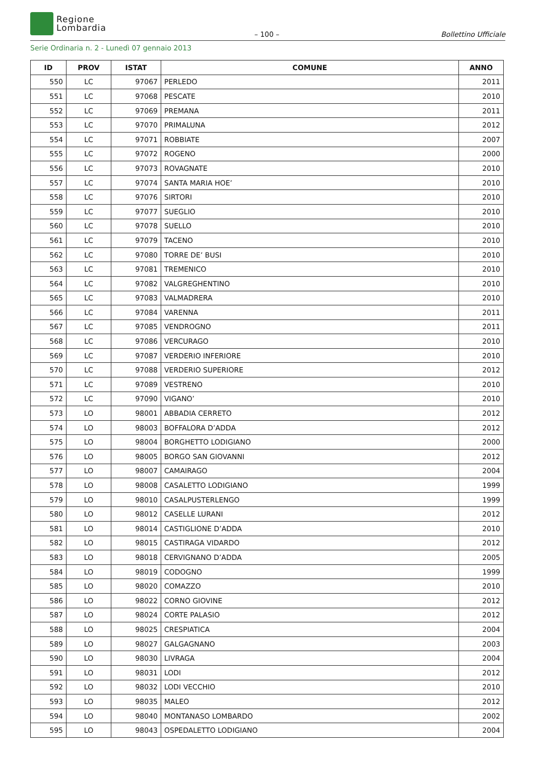Regione
Lombardia
– 100 – Bollettino Ufficiale
Serie Ordinaria n. 2 - Lunedì 07 gennaio 2013
| ID | PROV | ISTAT | COMUNE | ANNO |
| --- | --- | --- | --- | --- |
| 550 | LC | 97067 | PERLEDO | 2011 |
| 551 | LC | 97068 | PESCATE | 2010 |
| 552 | LC | 97069 | PREMANA | 2011 |
| 553 | LC | 97070 | PRIMALUNA | 2012 |
| 554 | LC | 97071 | ROBBIATE | 2007 |
| 555 | LC | 97072 | ROGENO | 2000 |
| 556 | LC | 97073 | ROVAGNATE | 2010 |
| 557 | LC | 97074 | SANTA MARIA HOE’ | 2010 |
| 558 | LC | 97076 | SIRTORI | 2010 |
| 559 | LC | 97077 | SUEGLIO | 2010 |
| 560 | LC | 97078 | SUELLO | 2010 |
| 561 | LC | 97079 | TACENO | 2010 |
| 562 | LC | 97080 | TORRE DE’ BUSI | 2010 |
| 563 | LC | 97081 | TREMENICO | 2010 |
| 564 | LC | 97082 | VALGREGHENTINO | 2010 |
| 565 | LC | 97083 | VALMADRERA | 2010 |
| 566 | LC | 97084 | VARENNA | 2011 |
| 567 | LC | 97085 | VENDROGNO | 2011 |
| 568 | LC | 97086 | VERCURAGO | 2010 |
| 569 | LC | 97087 | VERDERIO INFERIORE | 2010 |
| 570 | LC | 97088 | VERDERIO SUPERIORE | 2012 |
| 571 | LC | 97089 | VESTRENO | 2010 |
| 572 | LC | 97090 | VIGANO’ | 2010 |
| 573 | LO | 98001 | ABBADIA CERRETO | 2012 |
| 574 | LO | 98003 | BOFFALORA D’ADDA | 2012 |
| 575 | LO | 98004 | BORGHETTO LODIGIANO | 2000 |
| 576 | LO | 98005 | BORGO SAN GIOVANNI | 2012 |
| 577 | LO | 98007 | CAMAIRAGO | 2004 |
| 578 | LO | 98008 | CASALETTO LODIGIANO | 1999 |
| 579 | LO | 98010 | CASALPUSTERLENGO | 1999 |
| 580 | LO | 98012 | CASELLE LURANI | 2012 |
| 581 | LO | 98014 | CASTIGLIONE D’ADDA | 2010 |
| 582 | LO | 98015 | CASTIRAGA VIDARDO | 2012 |
| 583 | LO | 98018 | CERVIGNANO D’ADDA | 2005 |
| 584 | LO | 98019 | CODOGNO | 1999 |
| 585 | LO | 98020 | COMAZZO | 2010 |
| 586 | LO | 98022 | CORNO GIOVINE | 2012 |
| 587 | LO | 98024 | CORTE PALASIO | 2012 |
| 588 | LO | 98025 | CRESPIATICA | 2004 |
| 589 | LO | 98027 | GALGAGNANO | 2003 |
| 590 | LO | 98030 | LIVRAGA | 2004 |
| 591 | LO | 98031 | LODI | 2012 |
| 592 | LO | 98032 | LODI VECCHIO | 2010 |
| 593 | LO | 98035 | MALEO | 2012 |
| 594 | LO | 98040 | MONTANASO LOMBARDO | 2002 |
| 595 | LO | 98043 | OSPEDALETTO LODIGIANO | 2004 |